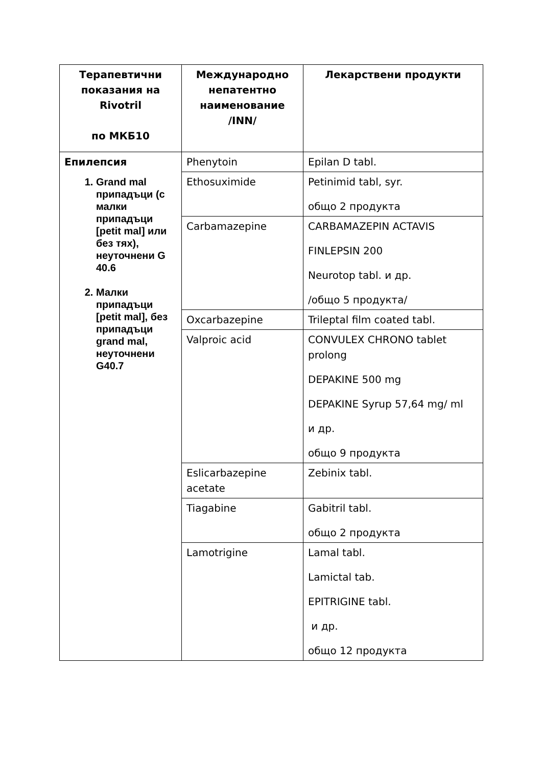| Терапевтични показания на Rivotril по МКБ10 | Международно непатентно наименование /INN/ | Лекарствени продукти |
| --- | --- | --- |
| Епилепсия 1. Grand mal припадъци (с малки припадъци [petit mal] или без тях), неуточнени G 40.6 2. Малки припадъци [petit mal], без припадъци grand mal, неуточнени G40.7 | Phenytoin | Epilan D tabl. |
| | Ethosuximide | Petinimid tabl, syr. общо 2 продукта |
| | Carbamazepine | CARBAMAZEPIN ACTAVIS FINLEPSIN 200 Neurotop tabl. и др. /общо 5 продукта/ |
| | Oxcarbazepine | Trileptal film coated tabl. |
| | Valproic acid | CONVULEX CHRONO tablet prolong DEPAKINE 500 mg DEPAKINE Syrup 57,64 mg/ ml и др. общо 9 продукта |
| | Eslicarbazepine acetate | Zebinix tabl. |
| | Tiagabine | Gabitril tabl. общо 2 продукта |
| | Lamotrigine | Lamal tabl. Lamictal tab. EPITRIGINE tabl. и др. общо 12 продукта |